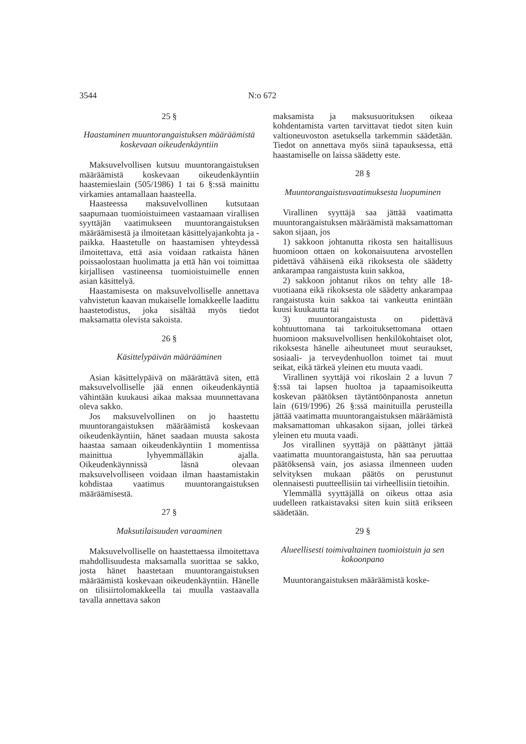3544 N:o 672
25 §
Haastaminen muuntorangaistuksen määräämistä koskevaan oikeudenkäyntiin
Maksuvelvollisen kutsuu muuntorangaistuksen määräämistä koskevaan oikeudenkäyntiin haastemieslain (505/1986) 1 tai 6 §:ssä mainittu virkamies antamallaan haasteella.
Haasteessa maksuvelvollinen kutsutaan saapumaan tuomioistuimeen vastaamaan virallisen syyttäjän vaatimukseen muuntorangaistuksen määräämisestä ja ilmoitetaan käsittelyajankohta ja -paikka. Haastetulle on haastamisen yhteydessä ilmoitettava, että asia voidaan ratkaista hänen poissaolostaan huolimatta ja että hän voi toimittaa kirjallisen vastineensa tuomioistuimelle ennen asian käsittelyä.
Haastamisesta on maksuvelvolliselle annettava vahvistetun kaavan mukaiselle lomakkeelle laadittu haastetodistus, joka sisältää myös tiedot maksamatta olevista sakoista.
26 §
Käsittelypäivän määrääminen
Asian käsittelypäivä on määrättävä siten, että maksuvelvolliselle jää ennen oikeudenkäyntiä vähintään kuukausi aikaa maksaa muunnettavana oleva sakko.
Jos maksuvelvollinen on jo haastettu muuntorangaistuksen määräämistä koskevaan oikeudenkäyntiin, hänet saadaan muusta sakosta haastaa samaan oikeudenkäyntiin 1 momentissa mainittua lyhyemmälläkin ajalla. Oikeudenkäynnissä läsnä olevaan maksuvelvolliseen voidaan ilman haastamistakin kohdistaa vaatimus muuntorangaistuksen määräämisestä.
27 §
Maksutilaisuuden varaaminen
Maksuvelvolliselle on haastettaessa ilmoitettava mahdollisuudesta maksamalla suorittaa se sakko, josta hänet haastetaan muuntorangaistuksen määräämistä koskevaan oikeudenkäyntiin. Hänelle on tilisiirtolomakkeella tai muulla vastaavalla tavalla annettava sakon
maksamista ja maksusuorituksen oikeaa kohdentamista varten tarvittavat tiedot siten kuin valtioneuvoston asetuksella tarkemmin säädetään. Tiedot on annettava myös siinä tapauksessa, että haastamiselle on laissa säädetty este.
28 §
Muuntorangaistusvaatimuksesta luopuminen
Virallinen syyttäjä saa jättää vaatimatta muuntorangaistuksen määräämistä maksamattoman sakon sijaan, jos
1) sakkoon johtanutta rikosta sen haitallisuus huomioon ottaen on kokonaisuutena arvostellen pidettävä vähäisenä eikä rikoksesta ole säädetty ankarampaa rangaistusta kuin sakkoa,
2) sakkoon johtanut rikos on tehty alle 18-vuotiaana eikä rikoksesta ole säädetty ankarampaa rangaistusta kuin sakkoa tai vankeutta enintään kuusi kuukautta tai
3) muuntorangaistusta on pidettävä kohtuuttomana tai tarkoituksettomana ottaen huomioon maksuvelvollisen henkilökohtaiset olot, rikoksesta hänelle aiheutuneet muut seuraukset, sosiaali- ja terveydenhuollon toimet tai muut seikat, eikä tärkeä yleinen etu muuta vaadi.
Virallinen syyttäjä voi rikoslain 2 a luvun 7 §:ssä tai lapsen huoltoa ja tapaamisoikeutta koskevan päätöksen täytäntöönpanosta annetun lain (619/1996) 26 §:ssä mainituilla perusteilla jättää vaatimatta muuntorangaistuksen määräämistä maksamattoman uhkasakon sijaan, jollei tärkeä yleinen etu muuta vaadi.
Jos virallinen syyttäjä on päättänyt jättää vaatimatta muuntorangaistusta, hän saa peruuttaa päätöksensä vain, jos asiassa ilmenneen uuden selvityksen mukaan päätös on perustunut olennaisesti puutteellisiin tai virheellisiin tietoihin.
Ylemmällä syyttäjällä on oikeus ottaa asia uudelleen ratkaistavaksi siten kuin siitä erikseen säädetään.
29 §
Alueellisesti toimivaltainen tuomioistuin ja sen kokoonpano
Muuntorangaistuksen määräämistä koske-